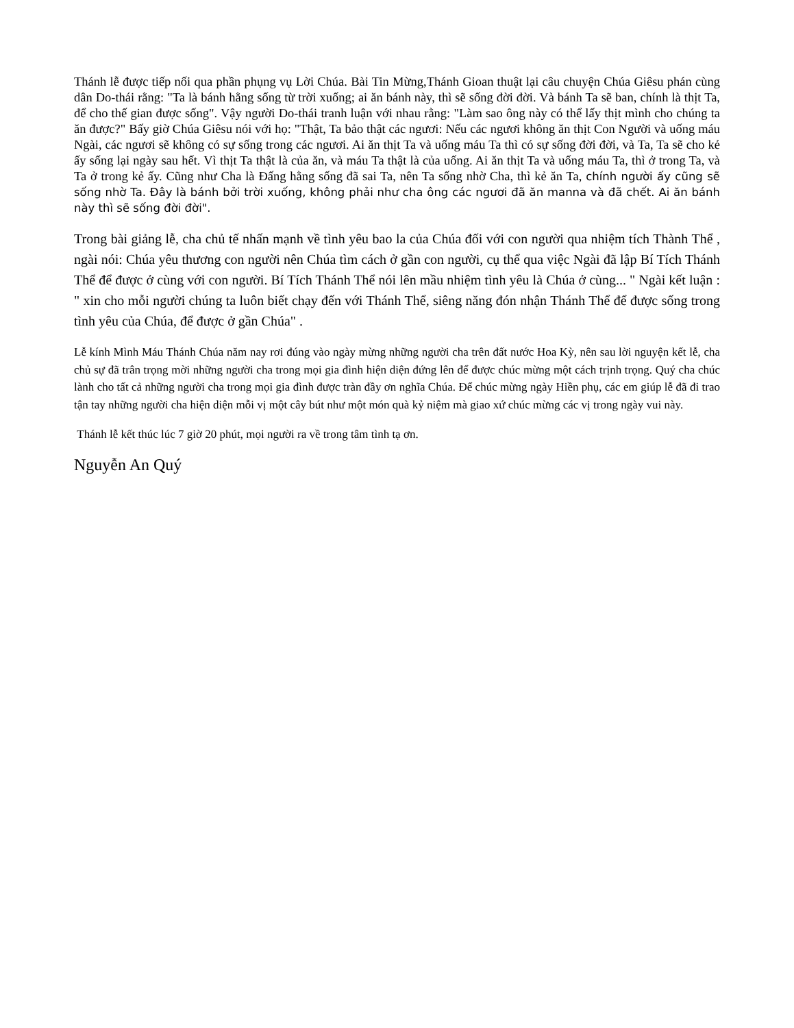Thánh lễ được tiếp nối qua phần phụng vụ Lời Chúa. Bài Tin Mừng,Thánh Gioan thuật lại câu chuyện Chúa Giêsu phán cùng dân Do-thái rằng: "Ta là bánh hằng sống từ trời xuống; ai ăn bánh này, thì sẽ sống đời đời. Và bánh Ta sẽ ban, chính là thịt Ta, để cho thế gian được sống". Vậy người Do-thái tranh luận với nhau rằng: "Làm sao ông này có thể lấy thịt mình cho chúng ta ăn được?" Bấy giờ Chúa Giêsu nói với họ: "Thật, Ta bảo thật các ngươi: Nếu các ngươi không ăn thịt Con Người và uống máu Ngài, các ngươi sẽ không có sự sống trong các ngươi. Ai ăn thịt Ta và uống máu Ta thì có sự sống đời đời, và Ta, Ta sẽ cho kẻ ấy sống lại ngày sau hết. Vì thịt Ta thật là của ăn, và máu Ta thật là của uống. Ai ăn thịt Ta và uống máu Ta, thì ở trong Ta, và Ta ở trong kẻ ấy. Cũng như Cha là Đấng hằng sống đã sai Ta, nên Ta sống nhờ Cha, thì kẻ ăn Ta, chính người ấy cũng sẽ sống nhờ Ta. Đây là bánh bởi trời xuống, không phải như cha ông các ngươi đã ăn manna và đã chết. Ai ăn bánh này thì sẽ sống đời đời".
Trong bài giảng lễ, cha chủ tế nhấn mạnh về tình yêu bao la của Chúa đối với con người qua nhiệm tích Thành Thể , ngài nói: Chúa yêu thương con người nên Chúa tìm cách ở gần con người, cụ thể qua việc Ngài đã lập Bí Tích Thánh Thể để được ở cùng với con người. Bí Tích Thánh Thể nói lên mầu nhiệm tình yêu là Chúa ở cùng... " Ngài kết luận : " xin cho mỗi người chúng ta luôn biết chạy đến với Thánh Thể, siêng năng đón nhận Thánh Thể để được sống trong tình yêu của Chúa, để được ở gần Chúa" .
Lễ kính Mình Máu Thánh Chúa năm nay rơi đúng vào ngày mừng những người cha trên đất nước Hoa Kỳ, nên sau lời nguyện kết lễ, cha chủ sự đã trân trọng mời những người cha trong mọi gia đình hiện diện đứng lên để được chúc mừng một cách trịnh trọng. Quý cha chúc lành cho tất cả những người cha trong mọi gia đình được tràn đầy ơn nghĩa Chúa. Để chúc mừng ngày Hiền phụ, các em giúp lễ đã đi trao tận tay những người cha hiện diện mỗi vị một cây bút như một món quà kỷ niệm mà giao xứ chúc mừng các vị trong ngày vui này.
Thánh lễ kết thúc lúc 7 giờ 20 phút, mọi người ra về trong tâm tình tạ ơn.
Nguyễn An Quý